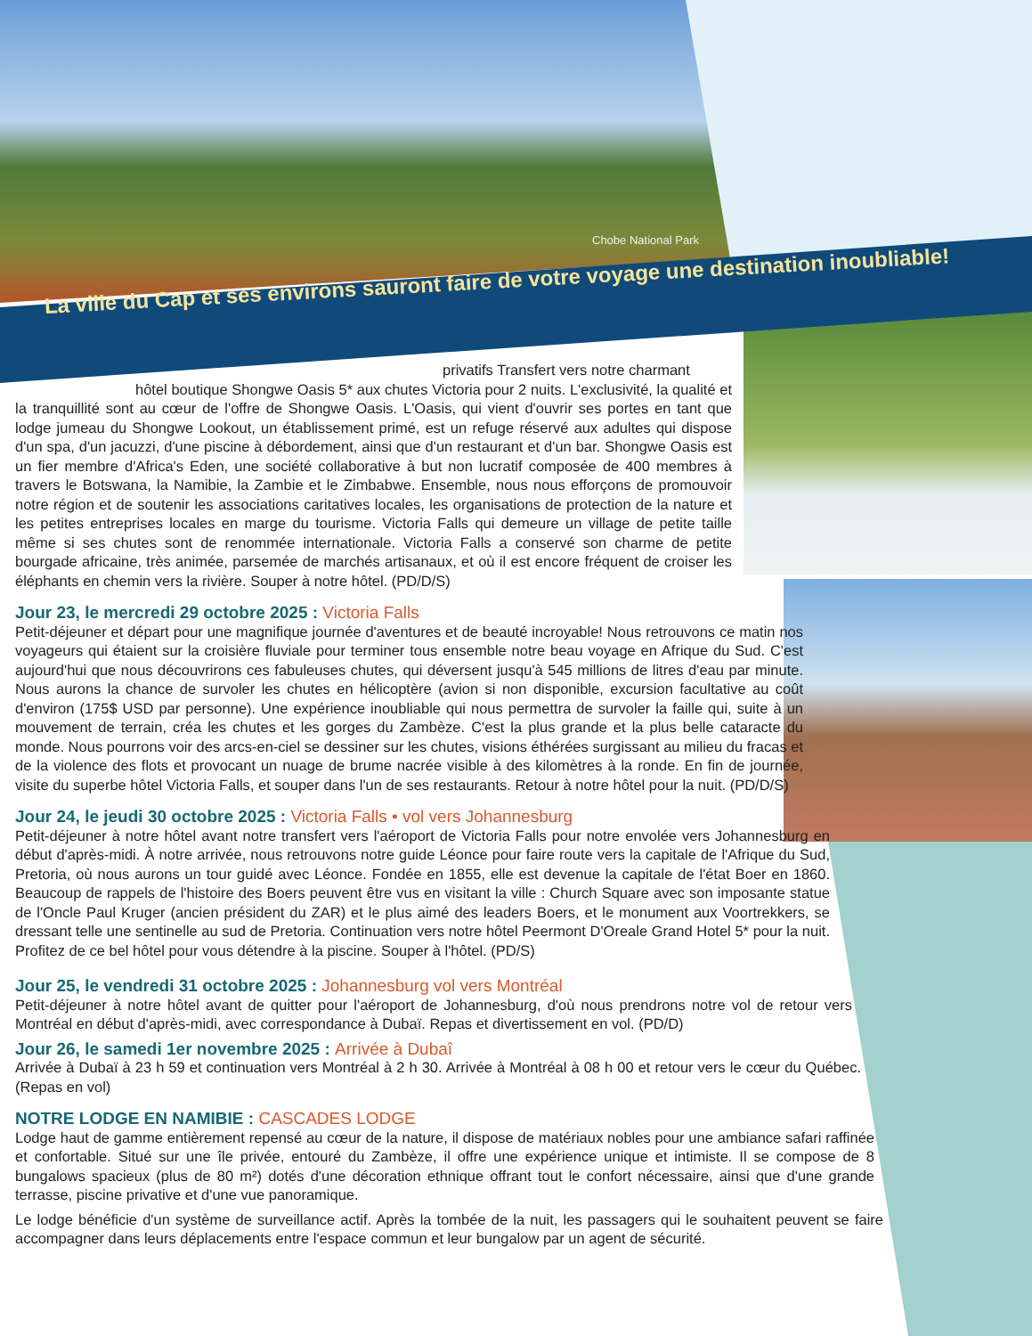Chobe National Park
La ville du Cap et ses environs sauront faire de votre voyage une destination inoubliable!
privatifs Transfert vers notre charmant
hôtel boutique Shongwe Oasis 5* aux chutes Victoria pour 2 nuits. L'exclusivité, la qualité et la tranquillité sont au cœur de l'offre de Shongwe Oasis. L'Oasis, qui vient d'ouvrir ses portes en tant que lodge jumeau du Shongwe Lookout, un établissement primé, est un refuge réservé aux adultes qui dispose d'un spa, d'un jacuzzi, d'une piscine à débordement, ainsi que d'un restaurant et d'un bar. Shongwe Oasis est un fier membre d'Africa's Eden, une société collaborative à but non lucratif composée de 400 membres à travers le Botswana, la Namibie, la Zambie et le Zimbabwe. Ensemble, nous nous efforçons de promouvoir notre région et de soutenir les associations caritatives locales, les organisations de protection de la nature et les petites entreprises locales en marge du tourisme. Victoria Falls qui demeure un village de petite taille même si ses chutes sont de renommée internationale. Victoria Falls a conservé son charme de petite bourgade africaine, très animée, parsemée de marchés artisanaux, et où il est encore fréquent de croiser les éléphants en chemin vers la rivière. Souper à notre hôtel. (PD/D/S)
Jour 23, le mercredi 29 octobre 2025 : Victoria Falls
Petit-déjeuner et départ pour une magnifique journée d'aventures et de beauté incroyable! Nous retrouvons ce matin nos voyageurs qui étaient sur la croisière fluviale pour terminer tous ensemble notre beau voyage en Afrique du Sud. C'est aujourd'hui que nous découvrirons ces fabuleuses chutes, qui déversent jusqu'à 545 millions de litres d'eau par minute. Nous aurons la chance de survoler les chutes en hélicoptère (avion si non disponible, excursion facultative au coût d'environ (175$ USD par personne). Une expérience inoubliable qui nous permettra de survoler la faille qui, suite à un mouvement de terrain, créa les chutes et les gorges du Zambèze. C'est la plus grande et la plus belle cataracte du monde. Nous pourrons voir des arcs-en-ciel se dessiner sur les chutes, visions éthérées surgissant au milieu du fracas et de la violence des flots et provocant un nuage de brume nacrée visible à des kilomètres à la ronde. En fin de journée, visite du superbe hôtel Victoria Falls, et souper dans l'un de ses restaurants. Retour à notre hôtel pour la nuit. (PD/D/S)
Jour 24, le jeudi 30 octobre 2025 : Victoria Falls • vol vers Johannesburg
Petit-déjeuner à notre hôtel avant notre transfert vers l'aéroport de Victoria Falls pour notre envolée vers Johannesburg en début d'après-midi. À notre arrivée, nous retrouvons notre guide Léonce pour faire route vers la capitale de l'Afrique du Sud, Pretoria, où nous aurons un tour guidé avec Léonce. Fondée en 1855, elle est devenue la capitale de l'état Boer en 1860. Beaucoup de rappels de l'histoire des Boers peuvent être vus en visitant la ville : Church Square avec son imposante statue de l'Oncle Paul Kruger (ancien président du ZAR) et le plus aimé des leaders Boers, et le monument aux Voortrekkers, se dressant telle une sentinelle au sud de Pretoria. Continuation vers notre hôtel Peermont D'Oreale Grand Hotel 5* pour la nuit. Profitez de ce bel hôtel pour vous détendre à la piscine. Souper à l'hôtel. (PD/S)
Jour 25, le vendredi 31 octobre 2025 : Johannesburg vol vers Montréal
Petit-déjeuner à notre hôtel avant de quitter pour l'aéroport de Johannesburg, d'où nous prendrons notre vol de retour vers Montréal en début d'après-midi, avec correspondance à Dubaï. Repas et divertissement en vol. (PD/D)
Jour 26, le samedi 1er novembre 2025 : Arrivée à Dubaî
Arrivée à Dubaï à 23 h 59 et continuation vers Montréal à 2 h 30. Arrivée à Montréal à 08 h 00 et retour vers le cœur du Québec. (Repas en vol)
NOTRE LODGE EN NAMIBIE : CASCADES LODGE
Lodge haut de gamme entièrement repensé au cœur de la nature, il dispose de matériaux nobles pour une ambiance safari raffinée et confortable. Situé sur une île privée, entouré du Zambèze, il offre une expérience unique et intimiste. Il se compose de 8 bungalows spacieux (plus de 80 m²) dotés d'une décoration ethnique offrant tout le confort nécessaire, ainsi que d'une grande terrasse, piscine privative et d'une vue panoramique.
Le lodge bénéficie d'un système de surveillance actif. Après la tombée de la nuit, les passagers qui le souhaitent peuvent se faire accompagner dans leurs déplacements entre l'espace commun et leur bungalow par un agent de sécurité.